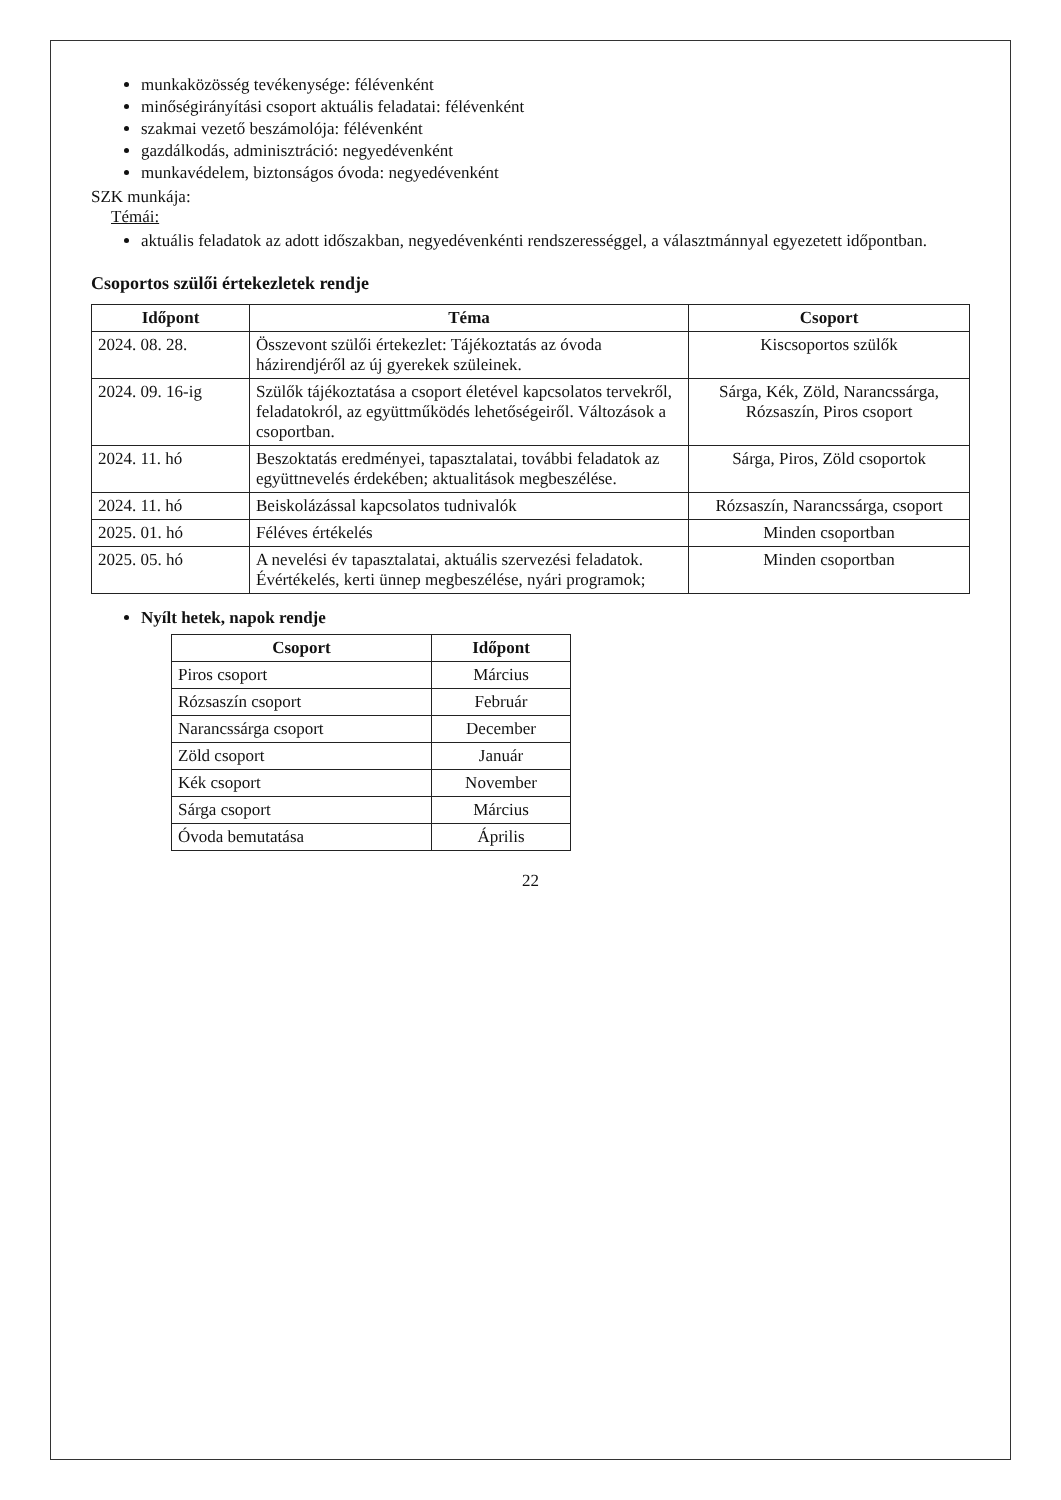munkaközösség tevékenysége: félévenként
minőségirányítási csoport aktuális feladatai: félévenként
szakmai vezető beszámolója: félévenként
gazdálkodás, adminisztráció: negyedévenként
munkavédelem, biztonságos óvoda: negyedévenként
SZK munkája:
Témái:
aktuális feladatok az adott időszakban, negyedévenkénti rendszerességgel, a választmánnyal egyezetett időpontban.
Csoportos szülői értekezletek rendje
| Időpont | Téma | Csoport |
| --- | --- | --- |
| 2024. 08. 28. | Összevont szülői értekezlet: Tájékoztatás az óvoda házirendjéről az új gyerekek szüleinek. | Kiscsoportos szülők |
| 2024. 09. 16-ig | Szülők tájékoztatása a csoport életével kapcsolatos tervekről, feladatokról, az együttműködés lehetőségeiről. Változások a csoportban. | Sárga, Kék, Zöld, Narancssárga, Rózsaszín, Piros csoport |
| 2024. 11. hó | Beszoktatás eredményei, tapasztalatai, további feladatok az együttnevelés érdekében; aktualitások megbeszélése. | Sárga, Piros, Zöld csoportok |
| 2024. 11. hó | Beiskolázással kapcsolatos tudnivalók | Rózsaszín, Narancssárga, csoport |
| 2025. 01. hó | Féléves értékelés | Minden csoportban |
| 2025. 05. hó | A nevelési év tapasztalatai, aktuális szervezési feladatok. Évértékelés, kerti ünnep megbeszélése, nyári programok; | Minden csoportban |
Nyílt hetek, napok rendje
| Csoport | Időpont |
| --- | --- |
| Piros csoport | Március |
| Rózsaszín csoport | Február |
| Narancssárga csoport | December |
| Zöld csoport | Január |
| Kék csoport | November |
| Sárga csoport | Március |
| Óvoda bemutatása | Április |
22